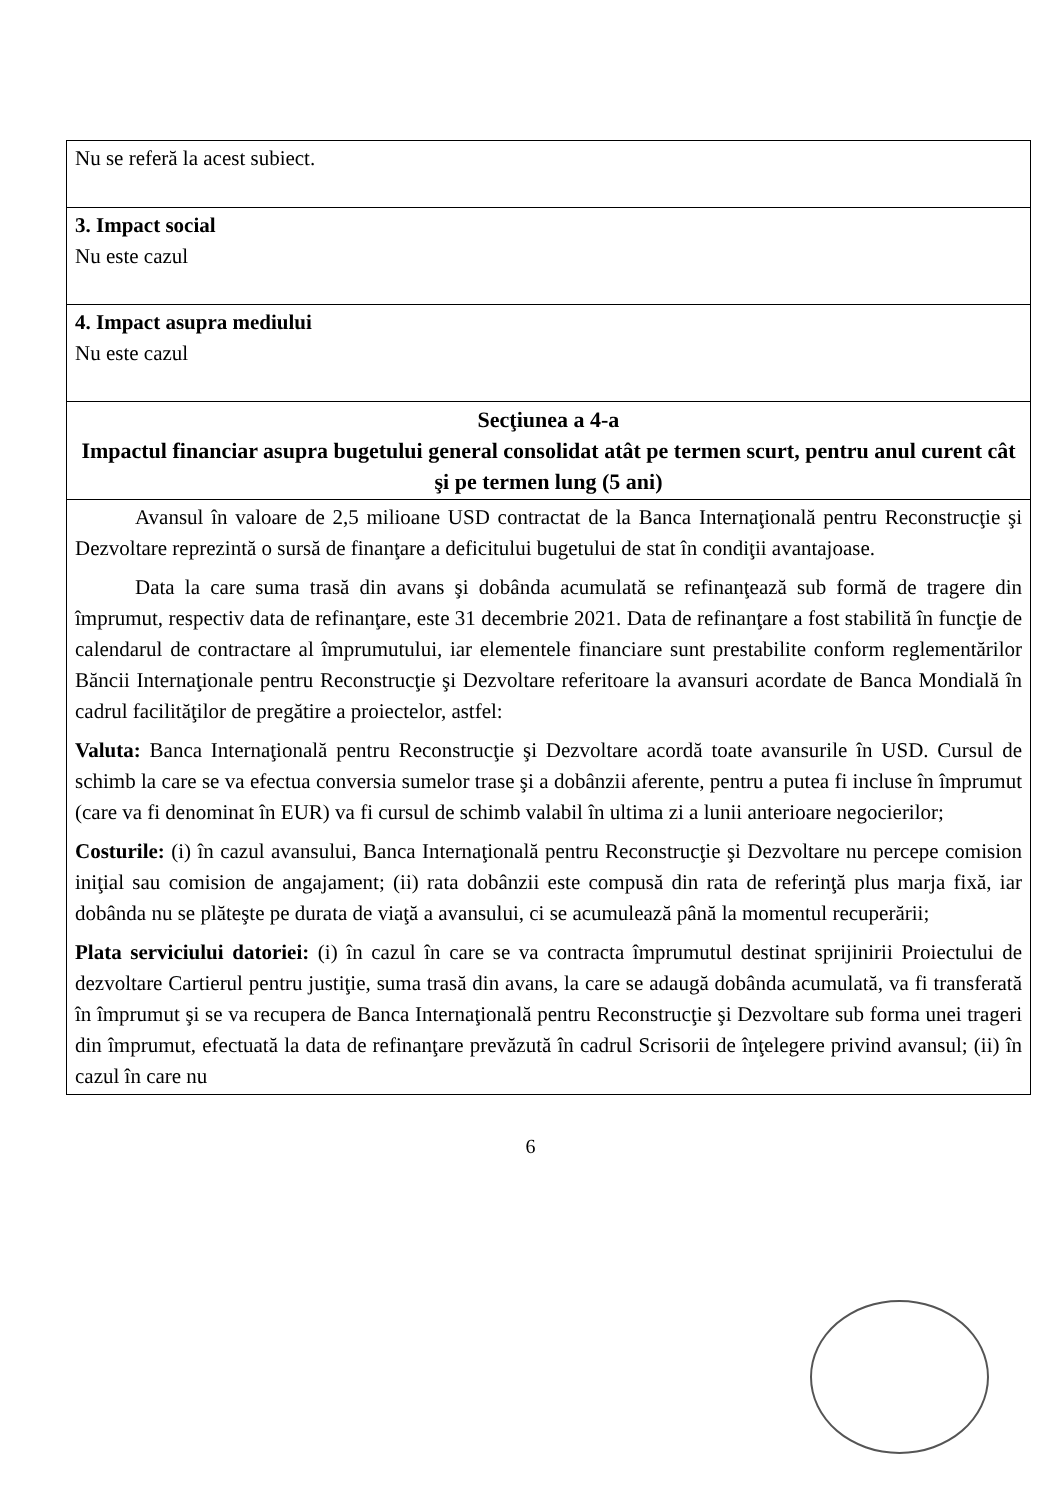| Nu se referă la acest subiect. |
| 3. Impact social Nu este cazul |
| 4. Impact asupra mediului Nu este cazul |
| Secţiunea a 4-a Impactul financiar asupra bugetului general consolidat atât pe termen scurt, pentru anul curent cât şi pe termen lung (5 ani) |
| Avansul în valoare de 2,5 milioane USD contractat de la Banca Internaţională pentru Reconstrucţie şi Dezvoltare reprezintă o sursă de finanţare a deficitului bugetului de stat în condiţii avantajoase. Data la care suma trasă din avans şi dobânda acumulată se refinanţează sub formă de tragere din împrumut, respectiv data de refinanţare, este 31 decembrie 2021. Data de refinanţare a fost stabilită în funcţie de calendarul de contractare al împrumutului, iar elementele financiare sunt prestabilite conform reglementărilor Băncii Internaţionale pentru Reconstrucţie şi Dezvoltare referitoare la avansuri acordate de Banca Mondială în cadrul facilităţilor de pregătire a proiectelor, astfel: Valuta: Banca Internaţională pentru Reconstrucţie şi Dezvoltare acordă toate avansurile în USD. Cursul de schimb la care se va efectua conversia sumelor trase şi a dobânzii aferente, pentru a putea fi incluse în împrumut (care va fi denominat în EUR) va fi cursul de schimb valabil în ultima zi a lunii anterioare negocierilor; Costurile: (i) în cazul avansului, Banca Internaţională pentru Reconstrucţie şi Dezvoltare nu percepe comision iniţial sau comision de angajament; (ii) rata dobânzii este compusă din rata de referinţă plus marja fixă, iar dobânda nu se plăteşte pe durata de viaţă a avansului, ci se acumulează până la momentul recuperării; Plata serviciului datoriei: (i) în cazul în care se va contracta împrumutul destinat sprijinirii Proiectului de dezvoltare Cartierul pentru justiţie, suma trasă din avans, la care se adaugă dobânda acumulată, va fi transferată în împrumut şi se va recupera de Banca Internaţională pentru Reconstrucţie şi Dezvoltare sub forma unei trageri din împrumut, efectuată la data de refinanţare prevăzută în cadrul Scrisorii de înţelegere privind avansul; (ii) în cazul în care nu |
6